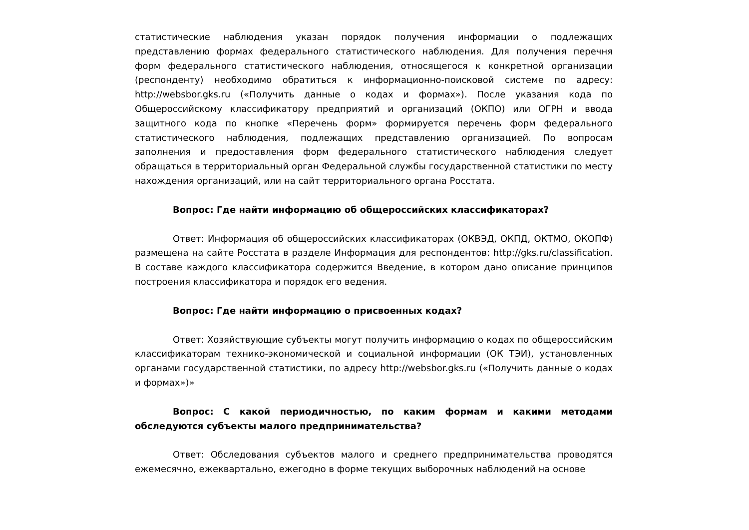статистические наблюдения указан порядок получения информации о подлежащих представлению формах федерального статистического наблюдения. Для получения перечня форм федерального статистического наблюдения, относящегося к конкретной организации (респонденту) необходимо обратиться к информационно-поисковой системе по адресу: http://websbor.gks.ru («Получить данные о кодах и формах»). После указания кода по Общероссийскому классификатору предприятий и организаций (ОКПО) или ОГРН и ввода защитного кода по кнопке «Перечень форм» формируется перечень форм федерального статистического наблюдения, подлежащих представлению организацией. По вопросам заполнения и предоставления форм федерального статистического наблюдения следует обращаться в территориальный орган Федеральной службы государственной статистики по месту нахождения организаций, или на сайт территориального органа Росстата.
Вопрос: Где найти информацию об общероссийских классификаторах?
Ответ: Информация об общероссийских классификаторах (ОКВЭД, ОКПД, ОКТМО, ОКОПФ) размещена на сайте Росстата в разделе Информация для респондентов: http://gks.ru/classification. В составе каждого классификатора содержится Введение, в котором дано описание принципов построения классификатора и порядок его ведения.
Вопрос: Где найти информацию о присвоенных кодах?
Ответ: Хозяйствующие субъекты могут получить информацию о кодах по общероссийским классификаторам технико-экономической и социальной информации (ОК ТЭИ), установленных органами государственной статистики, по адресу http://websbor.gks.ru («Получить данные о кодах и формах»)»
Вопрос: С какой периодичностью, по каким формам и какими методами обследуются субъекты малого предпринимательства?
Ответ: Обследования субъектов малого и среднего предпринимательства проводятся ежемесячно, ежеквартально, ежегодно в форме текущих выборочных наблюдений на основе